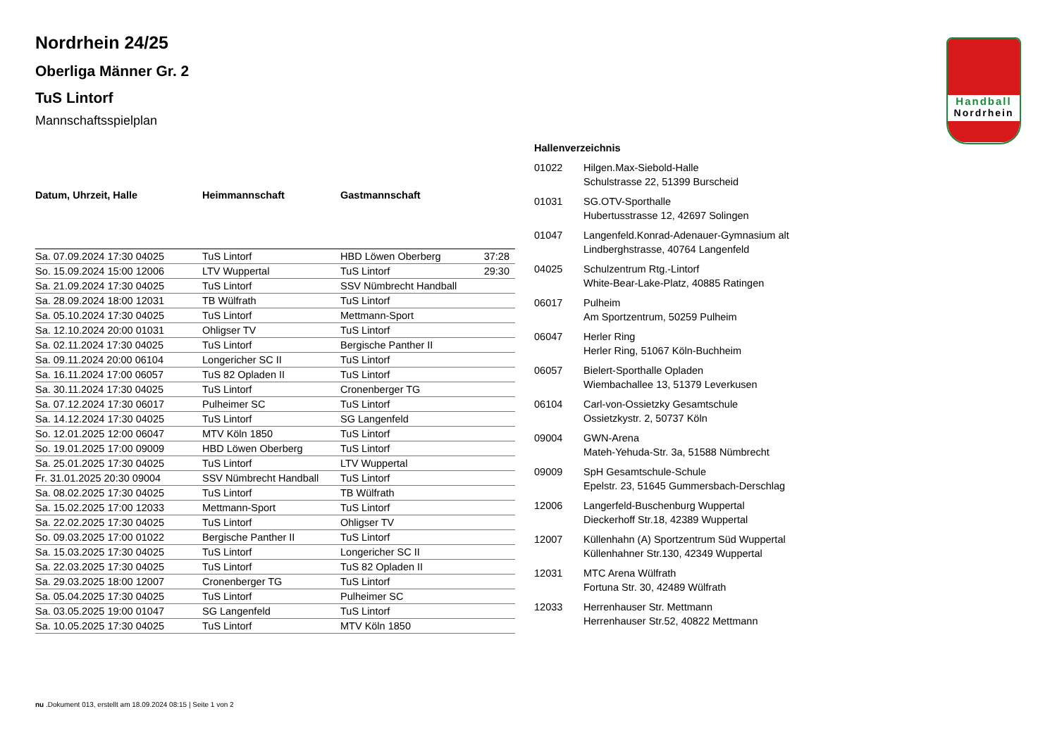Handball
Nordrhein
Nordrhein 24/25
Oberliga Männer Gr. 2
TuS Lintorf
Mannschaftsspielplan
| Datum, Uhrzeit, Halle | Heimmannschaft | Gastmannschaft | |
| --- | --- | --- | --- |
| Sa. 07.09.2024 17:30 04025 | TuS Lintorf | HBD Löwen Oberberg | 37:28 |
| So. 15.09.2024 15:00 12006 | LTV Wuppertal | TuS Lintorf | 29:30 |
| Sa. 21.09.2024 17:30 04025 | TuS Lintorf | SSV Nümbrecht Handball | |
| Sa. 28.09.2024 18:00 12031 | TB Wülfrath | TuS Lintorf | |
| Sa. 05.10.2024 17:30 04025 | TuS Lintorf | Mettmann-Sport | |
| Sa. 12.10.2024 20:00 01031 | Ohligser TV | TuS Lintorf | |
| Sa. 02.11.2024 17:30 04025 | TuS Lintorf | Bergische Panther II | |
| Sa. 09.11.2024 20:00 06104 | Longericher SC II | TuS Lintorf | |
| Sa. 16.11.2024 17:00 06057 | TuS 82 Opladen II | TuS Lintorf | |
| Sa. 30.11.2024 17:30 04025 | TuS Lintorf | Cronenberger TG | |
| Sa. 07.12.2024 17:30 06017 | Pulheimer SC | TuS Lintorf | |
| Sa. 14.12.2024 17:30 04025 | TuS Lintorf | SG Langenfeld | |
| So. 12.01.2025 12:00 06047 | MTV Köln 1850 | TuS Lintorf | |
| So. 19.01.2025 17:00 09009 | HBD Löwen Oberberg | TuS Lintorf | |
| Sa. 25.01.2025 17:30 04025 | TuS Lintorf | LTV Wuppertal | |
| Fr. 31.01.2025 20:30 09004 | SSV Nümbrecht Handball | TuS Lintorf | |
| Sa. 08.02.2025 17:30 04025 | TuS Lintorf | TB Wülfrath | |
| Sa. 15.02.2025 17:00 12033 | Mettmann-Sport | TuS Lintorf | |
| Sa. 22.02.2025 17:30 04025 | TuS Lintorf | Ohligser TV | |
| So. 09.03.2025 17:00 01022 | Bergische Panther II | TuS Lintorf | |
| Sa. 15.03.2025 17:30 04025 | TuS Lintorf | Longericher SC II | |
| Sa. 22.03.2025 17:30 04025 | TuS Lintorf | TuS 82 Opladen II | |
| Sa. 29.03.2025 18:00 12007 | Cronenberger TG | TuS Lintorf | |
| Sa. 05.04.2025 17:30 04025 | TuS Lintorf | Pulheimer SC | |
| Sa. 03.05.2025 19:00 01047 | SG Langenfeld | TuS Lintorf | |
| Sa. 10.05.2025 17:30 04025 | TuS Lintorf | MTV Köln 1850 | |
Hallenverzeichnis
| 01022 | Hilgen.Max-Siebold-Halle Schulstrasse 22, 51399 Burscheid |
| 01031 | SG.OTV-Sporthalle Hubertusstrasse 12, 42697 Solingen |
| 01047 | Langenfeld.Konrad-Adenauer-Gymnasium alt Lindberghstrasse, 40764 Langenfeld |
| 04025 | Schulzentrum Rtg.-Lintorf White-Bear-Lake-Platz, 40885 Ratingen |
| 06017 | Pulheim Am Sportzentrum, 50259 Pulheim |
| 06047 | Herler Ring Herler Ring, 51067 Köln-Buchheim |
| 06057 | Bielert-Sporthalle Opladen Wiembachallee 13, 51379 Leverkusen |
| 06104 | Carl-von-Ossietzky Gesamtschule Ossietzkystr. 2, 50737 Köln |
| 09004 | GWN-Arena Mateh-Yehuda-Str. 3a, 51588 Nümbrecht |
| 09009 | SpH Gesamtschule-Schule Epelstr. 23, 51645 Gummersbach-Derschlag |
| 12006 | Langerfeld-Buschenburg Wuppertal Dieckerhoff Str.18, 42389 Wuppertal |
| 12007 | Küllenhahn (A) Sportzentrum Süd Wuppertal Küllenhahner Str.130, 42349 Wuppertal |
| 12031 | MTC Arena Wülfrath Fortuna Str. 30, 42489 Wülfrath |
| 12033 | Herrenhauser Str. Mettmann Herrenhauser Str.52, 40822 Mettmann |
nu .Dokument 013, erstellt am 18.09.2024 08:15 | Seite 1 von 2